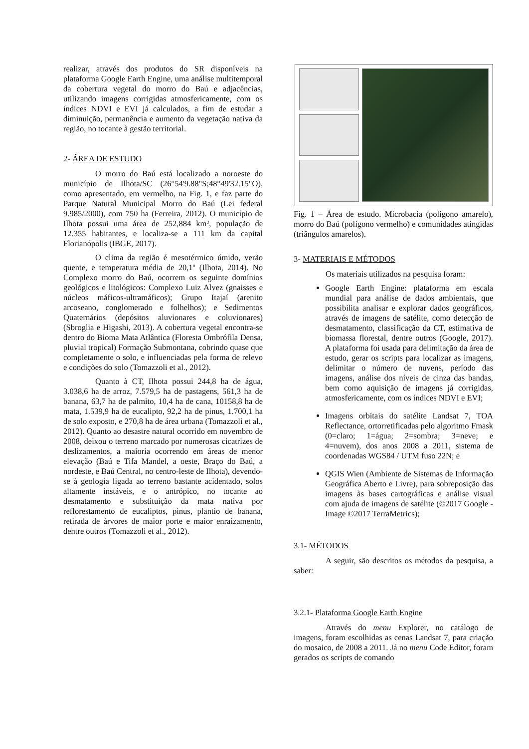realizar, através dos produtos do SR disponíveis na plataforma Google Earth Engine, uma análise multitemporal da cobertura vegetal do morro do Baú e adjacências, utilizando imagens corrigidas atmosfericamente, com os índices NDVI e EVI já calculados, a fim de estudar a diminuição, permanência e aumento da vegetação nativa da região, no tocante à gestão territorial.
2- ÁREA DE ESTUDO
O morro do Baú está localizado a noroeste do município de Ilhota/SC (26°54'9.88"S;48°49'32.15"O), como apresentado, em vermelho, na Fig. 1, e faz parte do Parque Natural Municipal Morro do Baú (Lei federal 9.985/2000), com 750 ha (Ferreira, 2012). O município de Ilhota possui uma área de 252,884 km², população de 12.355 habitantes, e localiza-se a 111 km da capital Florianópolis (IBGE, 2017).
O clima da região é mesotérmico úmido, verão quente, e temperatura média de 20,1º (Ilhota, 2014). No Complexo morro do Baú, ocorrem os seguinte domínios geológicos e litológicos: Complexo Luiz Alvez (gnaisses e núcleos máficos-ultramáficos); Grupo Itajaí (arenito arcoseano, conglomerado e folhelhos); e Sedimentos Quaternários (depósitos aluvionares e coluvionares) (Sbroglia e Higashi, 2013). A cobertura vegetal encontra-se dentro do Bioma Mata Atlântica (Floresta Ombrófila Densa, pluvial tropical) Formação Submontana, cobrindo quase que completamente o solo, e influenciadas pela forma de relevo e condições do solo (Tomazzoli et al., 2012).
Quanto à CT, Ilhota possui 244,8 ha de água, 3.038,6 ha de arroz, 7.579,5 ha de pastagens, 561,3 ha de banana, 63,7 ha de palmito, 10,4 ha de cana, 10158,8 ha de mata, 1.539,9 ha de eucalipto, 92,2 ha de pinus, 1.700,1 ha de solo exposto, e 270,8 ha de área urbana (Tomazzoli et al., 2012). Quanto ao desastre natural ocorrido em novembro de 2008, deixou o terreno marcado por numerosas cicatrizes de deslizamentos, a maioria ocorrendo em áreas de menor elevação (Baú e Tifa Mandel, a oeste, Braço do Baú, a nordeste, e Baú Central, no centro-leste de Ilhota), devendo-se à geologia ligada ao terreno bastante acidentado, solos altamente instáveis, e o antrópico, no tocante ao desmatamento e substituição da mata nativa por reflorestamento de eucaliptos, pinus, plantio de banana, retirada de árvores de maior porte e maior enraizamento, dentre outros (Tomazzoli et al., 2012).
Fig. 1 – Área de estudo. Microbacia (polígono amarelo), morro do Baú (polígono vermelho) e comunidades atingidas (triângulos amarelos).
3- MATERIAIS E MÉTODOS
Os materiais utilizados na pesquisa foram:
Google Earth Engine: plataforma em escala mundial para análise de dados ambientais, que possibilita analisar e explorar dados geográficos, através de imagens de satélite, como detecção de desmatamento, classificação da CT, estimativa de biomassa florestal, dentre outros (Google, 2017). A plataforma foi usada para delimitação da área de estudo, gerar os scripts para localizar as imagens, delimitar o número de nuvens, período das imagens, análise dos níveis de cinza das bandas, bem como aquisição de imagens já corrigidas, atmosfericamente, com os índices NDVI e EVI;
Imagens orbitais do satélite Landsat 7, TOA Reflectance, ortorretificadas pelo algoritmo Fmask (0=claro; 1=água; 2=sombra; 3=neve; e 4=nuvem), dos anos 2008 a 2011, sistema de coordenadas WGS84 / UTM fuso 22N; e
QGIS Wien (Ambiente de Sistemas de Informação Geográfica Aberto e Livre), para sobreposição das imagens às bases cartográficas e análise visual com ajuda de imagens de satélite (©2017 Google - Image ©2017 TerraMetrics);
3.1- MÉTODOS
A seguir, são descritos os métodos da pesquisa, a saber:
3.2.1- Plataforma Google Earth Engine
Através do menu Explorer, no catálogo de imagens, foram escolhidas as cenas Landsat 7, para criação do mosaico, de 2008 a 2011. Já no menu Code Editor, foram gerados os scripts de comando